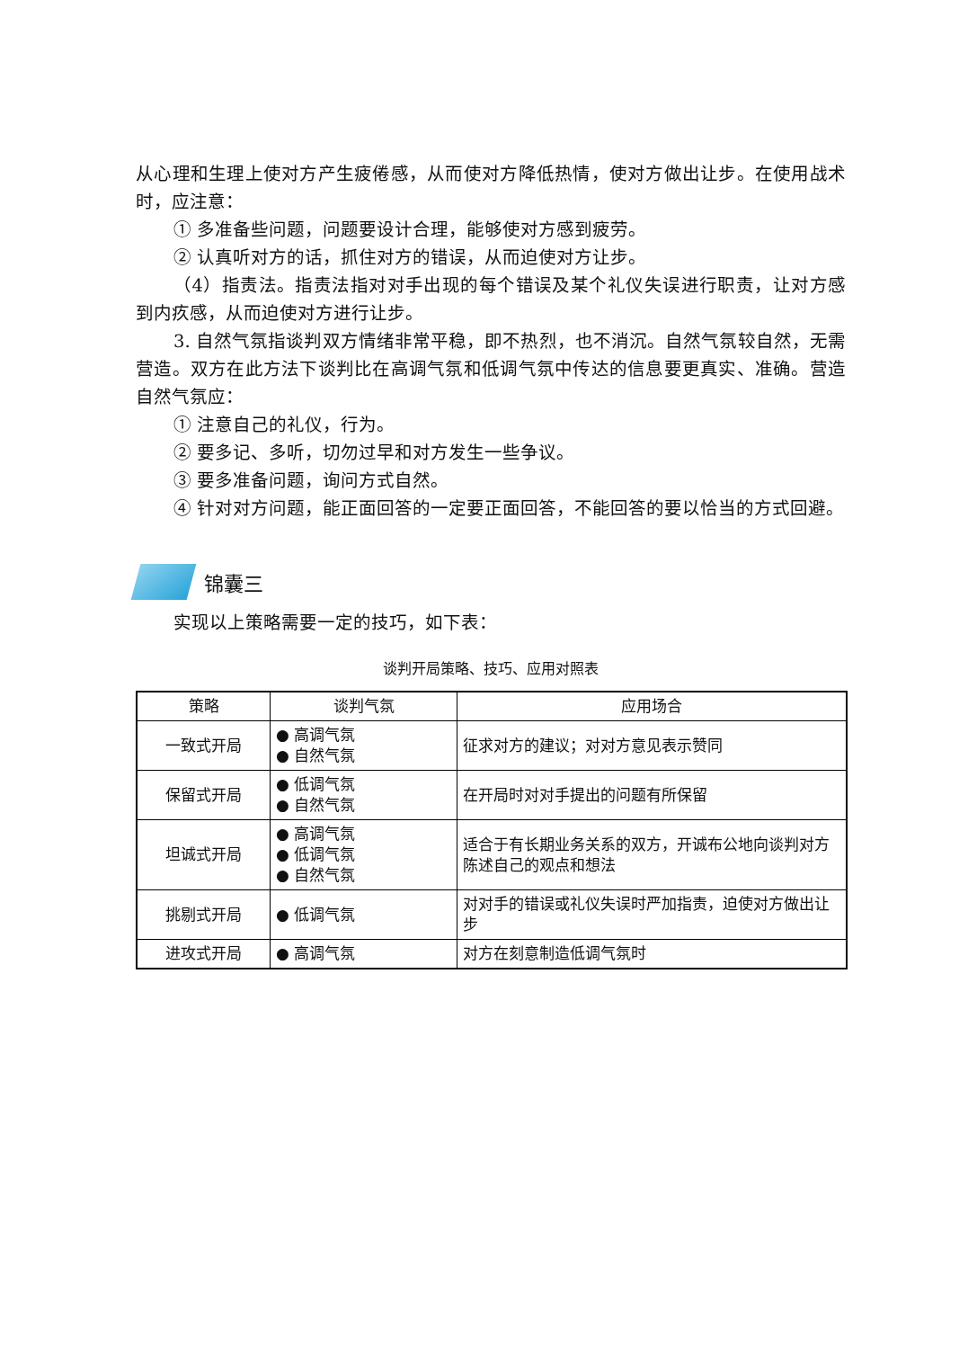从心理和生理上使对方产生疲倦感，从而使对方降低热情，使对方做出让步。在使用战术时，应注意：
① 多准备些问题，问题要设计合理，能够使对方感到疲劳。
② 认真听对方的话，抓住对方的错误，从而迫使对方让步。
（4）指责法。指责法指对对手出现的每个错误及某个礼仪失误进行职责，让对方感到内疚感，从而迫使对方进行让步。
3. 自然气氛指谈判双方情绪非常平稳，即不热烈，也不消沉。自然气氛较自然，无需营造。双方在此方法下谈判比在高调气氛和低调气氛中传达的信息要更真实、准确。营造自然气氛应：
① 注意自己的礼仪，行为。
② 要多记、多听，切勿过早和对方发生一些争议。
③ 要多准备问题，询问方式自然。
④ 针对对方问题，能正面回答的一定要正面回答，不能回答的要以恰当的方式回避。
锦囊三
实现以上策略需要一定的技巧，如下表：
谈判开局策略、技巧、应用对照表
| 策略 | 谈判气氛 | 应用场合 |
| --- | --- | --- |
| 一致式开局 | ● 高调气氛 ● 自然气氛 | 征求对方的建议；对对方意见表示赞同 |
| 保留式开局 | ● 低调气氛 ● 自然气氛 | 在开局时对对手提出的问题有所保留 |
| 坦诚式开局 | ● 高调气氛 ● 低调气氛 ● 自然气氛 | 适合于有长期业务关系的双方，开诚布公地向谈判对方陈述自己的观点和想法 |
| 挑剔式开局 | ● 低调气氛 | 对对手的错误或礼仪失误时严加指责，迫使对方做出让步 |
| 进攻式开局 | ● 高调气氛 | 对方在刻意制造低调气氛时 |